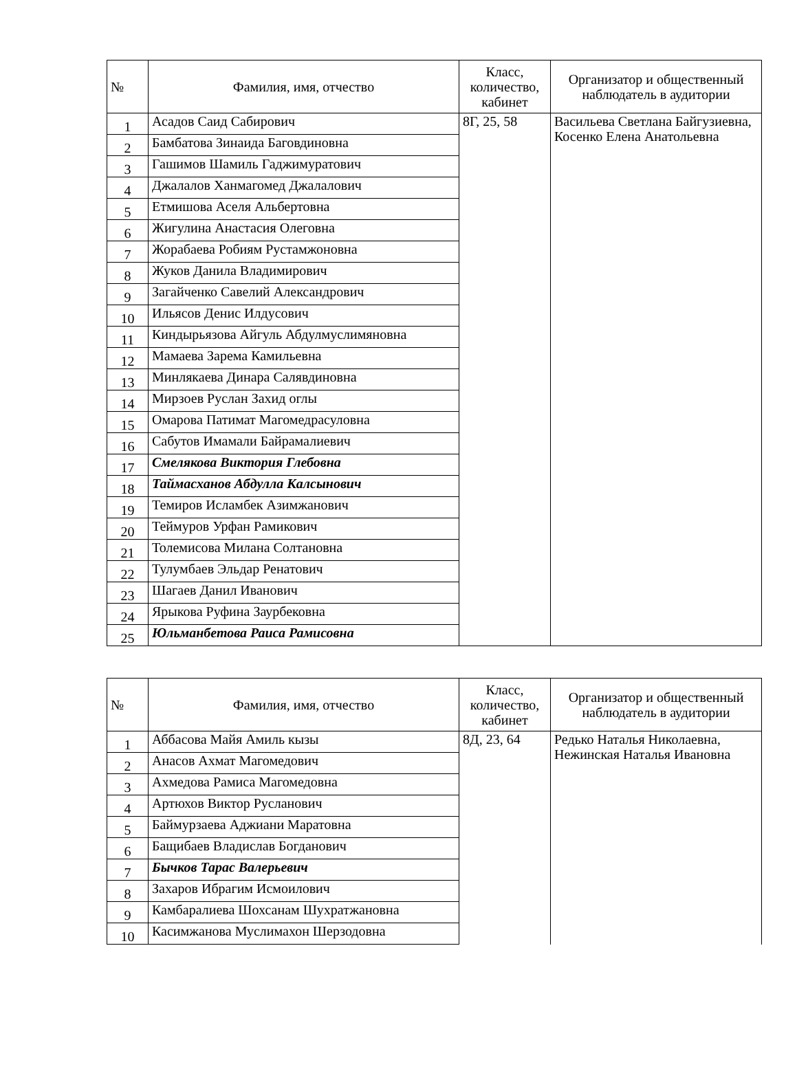| № | Фамилия, имя, отчество | Класс, количество, кабинет | Организатор и общественный наблюдатель в аудитории |
| --- | --- | --- | --- |
| 1 | Асадов Саид Сабирович | 8Г, 25, 58 | Васильева Светлана Байгузиевна, Косенко Елена Анатольевна |
| 2 | Бамбатова Зинаида Баговдиновна | | |
| 3 | Гашимов Шамиль Гаджимуратович | | |
| 4 | Джалалов Ханмагомед Джалалович | | |
| 5 | Етмишова Аселя Альбертовна | | |
| 6 | Жигулина Анастасия Олеговна | | |
| 7 | Жорабаева Робиям Рустамжоновна | | |
| 8 | Жуков Данила Владимирович | | |
| 9 | Загайченко Савелий Александрович | | |
| 10 | Ильясов Денис Илдусович | | |
| 11 | Киндырьязова Айгуль Абдулмуслимяновна | | |
| 12 | Мамаева Зарема Камильевна | | |
| 13 | Минлякаева Динара Салявдиновна | | |
| 14 | Мирзоев Руслан Захид оглы | | |
| 15 | Омарова Патимат Магомедрасуловна | | |
| 16 | Сабутов Имамали Байрамалиевич | | |
| 17 | Смелякова Виктория Глебовна | | |
| 18 | Таймасханов Абдулла Калсынович | | |
| 19 | Темиров Исламбек Азимжанович | | |
| 20 | Теймуров Урфан Рамикович | | |
| 21 | Толемисова Милана Солтановна | | |
| 22 | Тулумбаев Эльдар Ренатович | | |
| 23 | Шагаев Данил Иванович | | |
| 24 | Ярыкова Руфина Заурбековна | | |
| 25 | Юльманбетова Раиса Рамисовна | | |
| № | Фамилия, имя, отчество | Класс, количество, кабинет | Организатор и общественный наблюдатель в аудитории |
| --- | --- | --- | --- |
| 1 | Аббасова Майя Амиль кызы | 8Д, 23, 64 | Редько Наталья Николаевна, Нежинская Наталья Ивановна |
| 2 | Анасов Ахмат Магомедович | | |
| 3 | Ахмедова Рамиса Магомедовна | | |
| 4 | Артюхов Виктор Русланович | | |
| 5 | Баймурзаева Аджиани Маратовна | | |
| 6 | Бащибаев Владислав Богданович | | |
| 7 | Бычков Тарас Валерьевич | | |
| 8 | Захаров Ибрагим Исмоилович | | |
| 9 | Камбаралиева Шохсанам Шухратжановна | | |
| 10 | Касимжанова Муслимахон Шерзодовна | | |